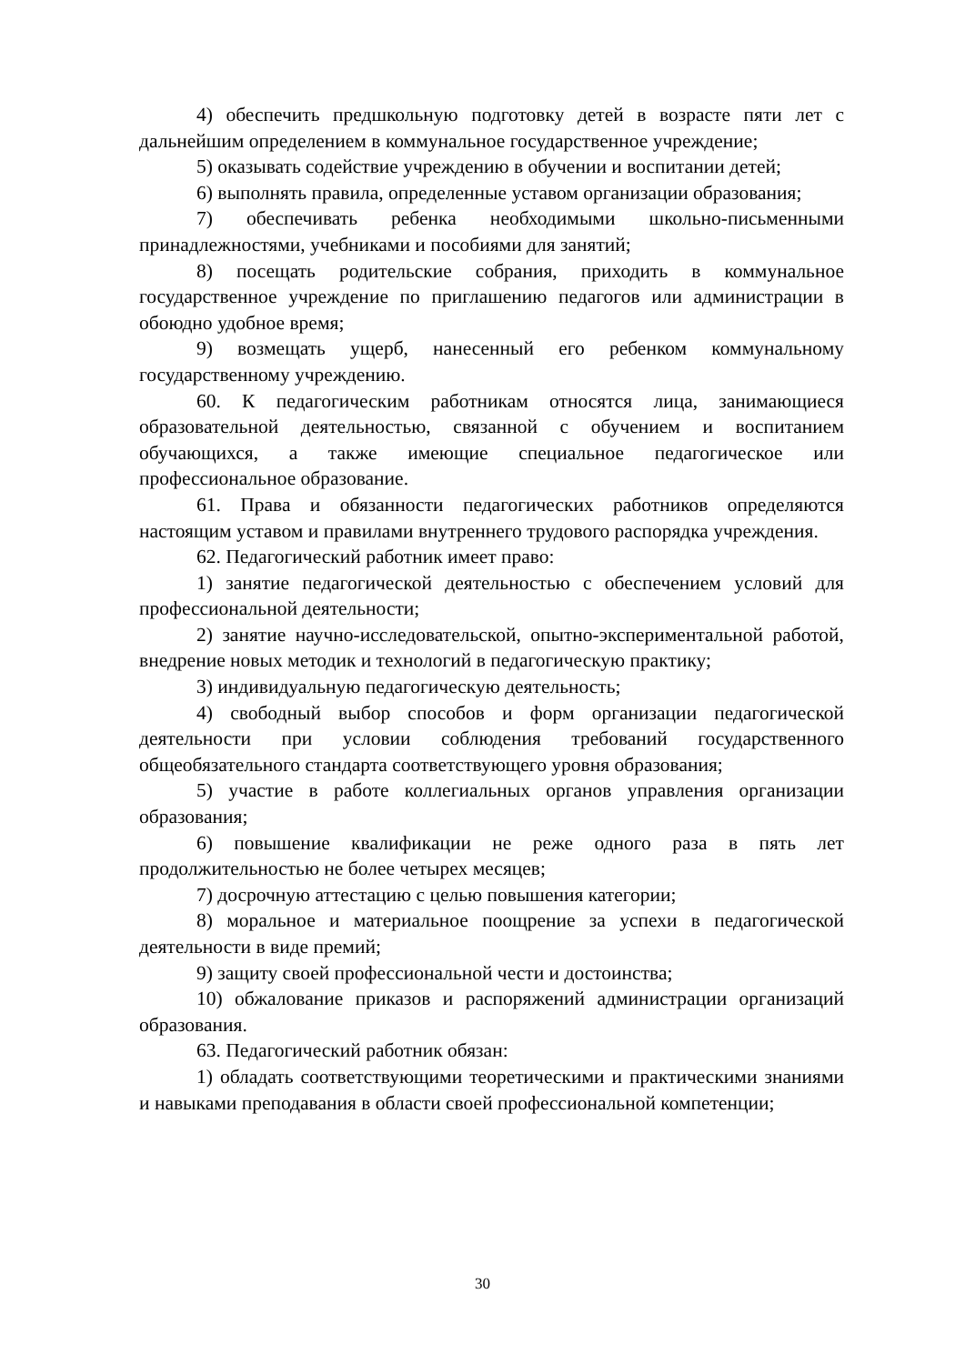4) обеспечить предшкольную подготовку детей в возрасте пяти лет с дальнейшим определением в коммунальное государственное учреждение;
5) оказывать содействие учреждению в обучении и воспитании детей;
6) выполнять правила, определенные уставом организации образования;
7) обеспечивать ребенка необходимыми школьно-письменными принадлежностями, учебниками и пособиями для занятий;
8) посещать родительские собрания, приходить в коммунальное государственное учреждение по приглашению педагогов или администрации в обоюдно удобное время;
9) возмещать ущерб, нанесенный его ребенком коммунальному государственному учреждению.
60. К педагогическим работникам относятся лица, занимающиеся образовательной деятельностью, связанной с обучением и воспитанием обучающихся, а также имеющие специальное педагогическое или профессиональное образование.
61. Права и обязанности педагогических работников определяются настоящим уставом и правилами внутреннего трудового распорядка учреждения.
62. Педагогический работник имеет право:
1) занятие педагогической деятельностью с обеспечением условий для профессиональной деятельности;
2) занятие научно-исследовательской, опытно-экспериментальной работой, внедрение новых методик и технологий в педагогическую практику;
3) индивидуальную педагогическую деятельность;
4) свободный выбор способов и форм организации педагогической деятельности при условии соблюдения требований государственного общеобязательного стандарта соответствующего уровня образования;
5) участие в работе коллегиальных органов управления организации образования;
6) повышение квалификации не реже одного раза в пять лет продолжительностью не более четырех месяцев;
7) досрочную аттестацию с целью повышения категории;
8) моральное и материальное поощрение за успехи в педагогической деятельности в виде премий;
9) защиту своей профессиональной чести и достоинства;
10) обжалование приказов и распоряжений администрации организаций образования.
63. Педагогический работник обязан:
1) обладать соответствующими теоретическими и практическими знаниями и навыками преподавания в области своей профессиональной компетенции;
30